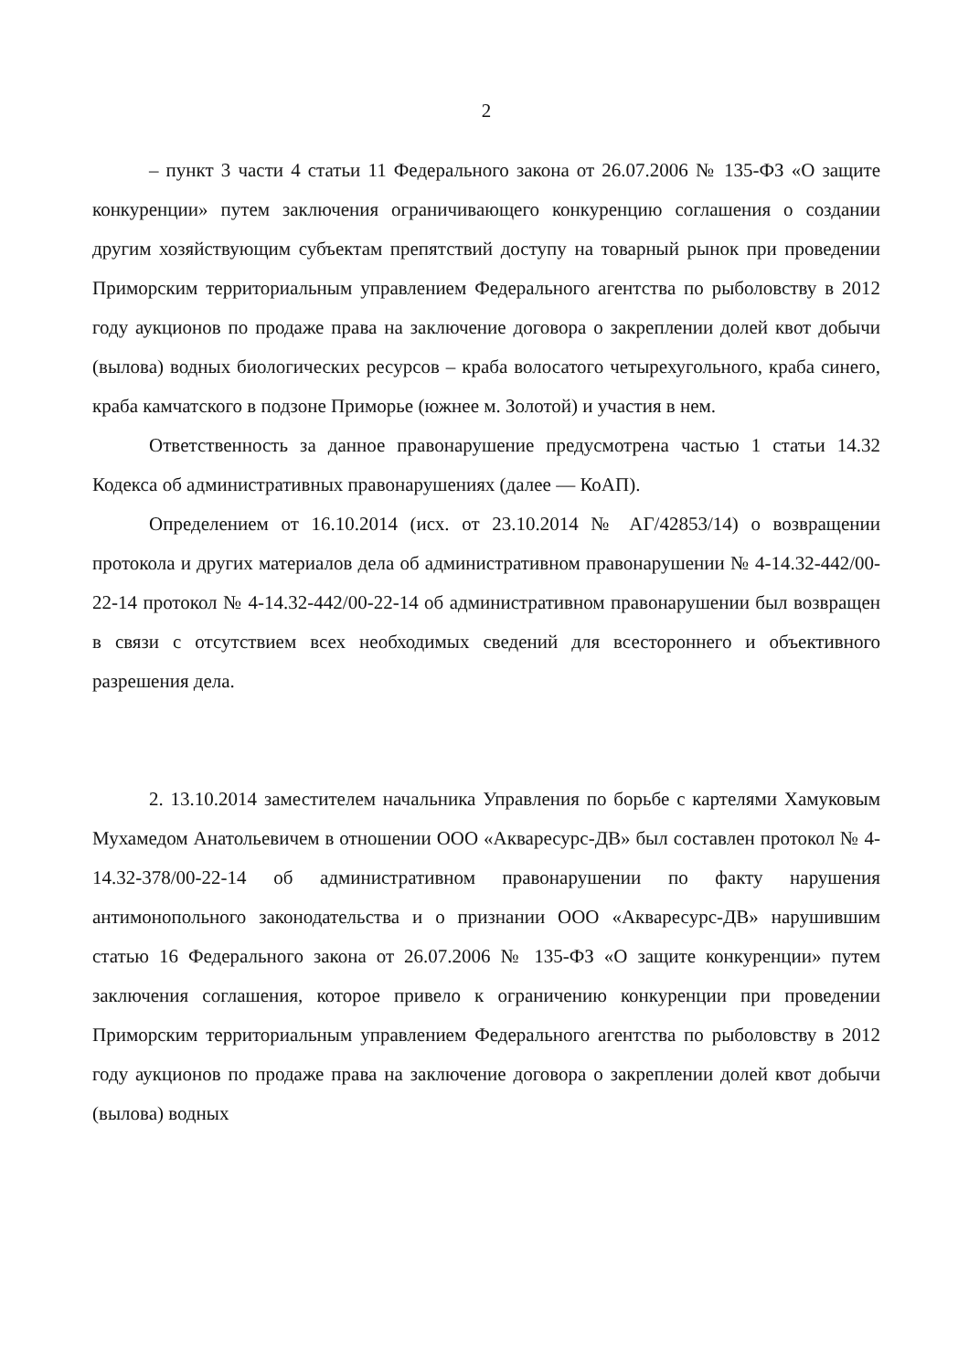2
– пункт 3 части 4 статьи 11 Федерального закона от 26.07.2006 № 135-ФЗ «О защите конкуренции» путем заключения ограничивающего конкуренцию соглашения о создании другим хозяйствующим субъектам препятствий доступу на товарный рынок при проведении Приморским территориальным управлением Федерального агентства по рыболовству в 2012 году аукционов по продаже права на заключение договора о закреплении долей квот добычи (вылова) водных биологических ресурсов – краба волосатого четырехугольного, краба синего, краба камчатского в подзоне Приморье (южнее м. Золотой) и участия в нем.
Ответственность за данное правонарушение предусмотрена частью 1 статьи 14.32 Кодекса об административных правонарушениях (далее — КоАП).
Определением от 16.10.2014 (исх. от 23.10.2014 № АГ/42853/14) о возвращении протокола и других материалов дела об административном правонарушении № 4-14.32-442/00-22-14 протокол № 4-14.32-442/00-22-14 об административном правонарушении был возвращен в связи с отсутствием всех необходимых сведений для всестороннего и объективного разрешения дела.
2. 13.10.2014 заместителем начальника Управления по борьбе с картелями Хамуковым Мухамедом Анатольевичем в отношении ООО «Акваресурс-ДВ» был составлен протокол № 4-14.32-378/00-22-14 об административном правонарушении по факту нарушения антимонопольного законодательства и о признании ООО «Акваресурс-ДВ» нарушившим статью 16 Федерального закона от 26.07.2006 № 135-ФЗ «О защите конкуренции» путем заключения соглашения, которое привело к ограничению конкуренции при проведении Приморским территориальным управлением Федерального агентства по рыболовству в 2012 году аукционов по продаже права на заключение договора о закреплении долей квот добычи (вылова) водных